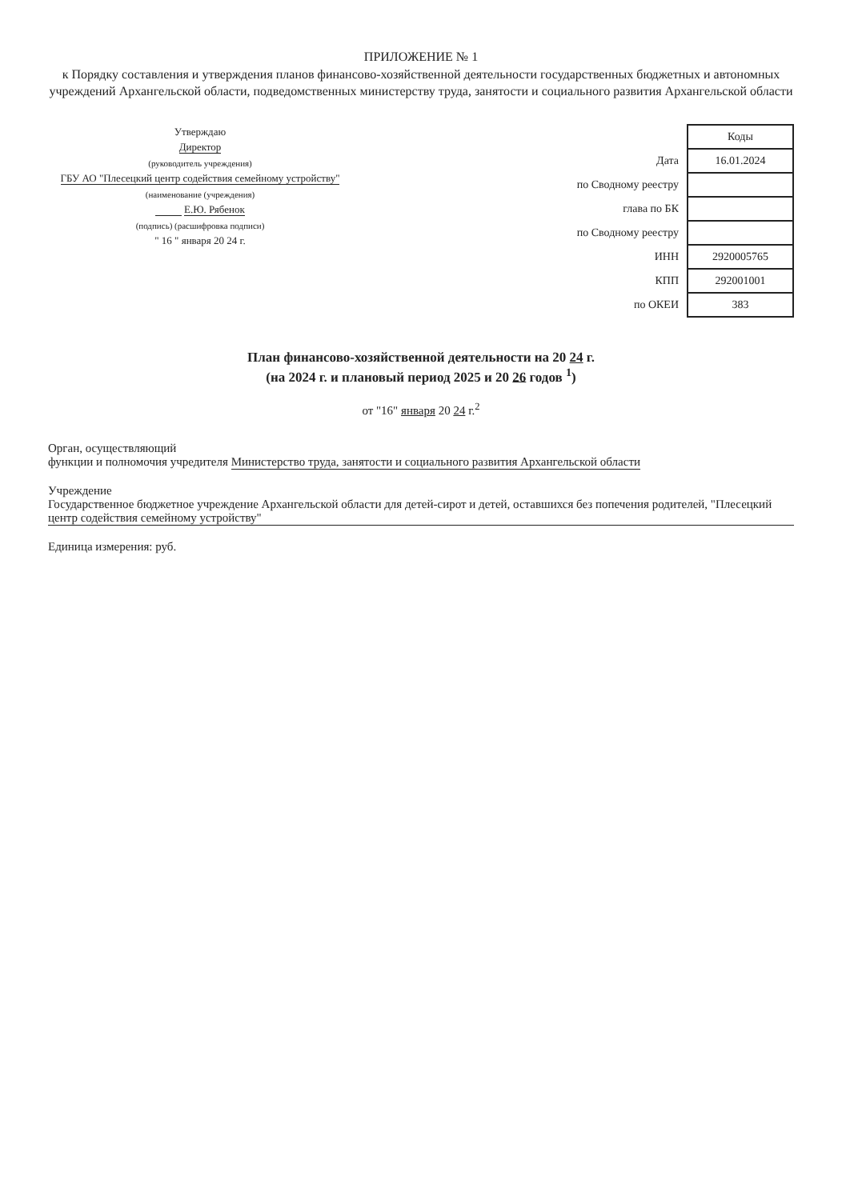ПРИЛОЖЕНИЕ № 1
к Порядку составления и утверждения планов финансово-хозяйственной деятельности государственных бюджетных и автономных учреждений Архангельской области, подведомственных министерству труда, занятости и социального развития Архангельской области
Утверждаю
Директор
(руководитель учреждения)
ГБУ АО "Плесецкий центр содействия семейному устройству"
(наименование (учреждения)
Е.Ю. Рябенок
(подпись) (расшифровка подписи)
" 16 " января 20 24 г.
| | Коды |
| Дата | 16.01.2024 |
| по Сводному реестру | |
| глава по БК | |
| по Сводному реестру | |
| ИНН | 2920005765 |
| КПП | 292001001 |
| по ОКЕИ | 383 |
План финансово-хозяйственной деятельности на 20 24 г.
(на 2024 г. и плановый период 2025 и 20 26 годов <sup>1</sup>)
от "16" января 20 24 г.<sup>2</sup>
Орган, осуществляющий
функции и полномочия учредителя Министерство труда, занятости и социального развития Архангельской области
Учреждение Государственное бюджетное учреждение Архангельской области для детей-сирот и детей, оставшихся без попечения родителей, "Плесецкий центр содействия семейному устройству"
Единица измерения: руб.